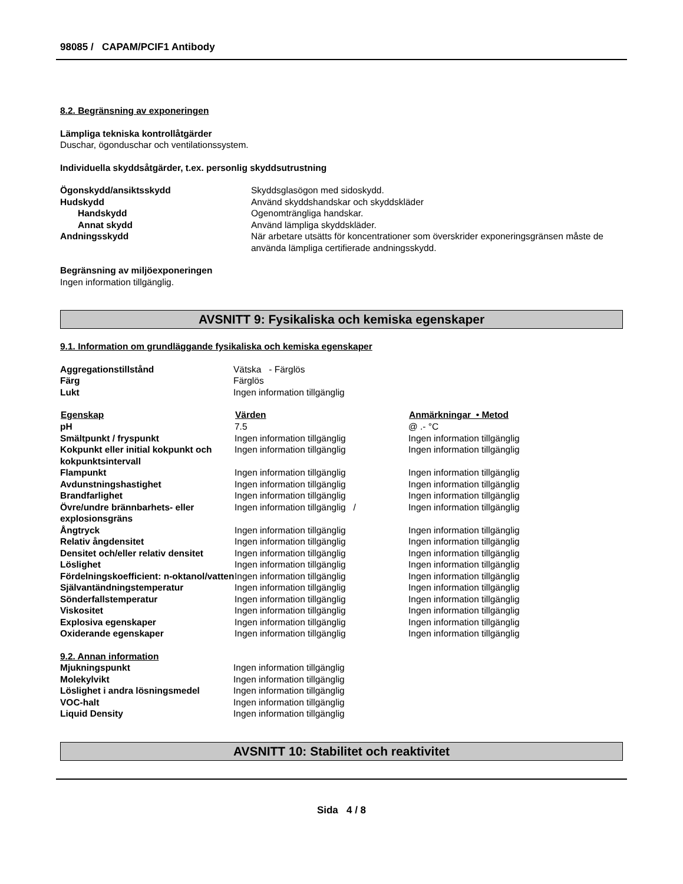98085 / CAPAM/PCIF1 Antibody
8.2. Begränsning av exponeringen
Lämpliga tekniska kontrollåtgärder
Duschar, ögonduschar och ventilationssystem.
Individuella skyddsåtgärder, t.ex. personlig skyddsutrustning
| Ögonskydd/ansiktsskydd | Skyddsglasögon med sidoskydd. |
| Hudskydd | Använd skyddshandskar och skyddskläder |
| Handskydd | Ogenomträngliga handskar. |
| Annat skydd | Använd lämpliga skyddskläder. |
| Andningsskydd | När arbetare utsätts för koncentrationer som överskrider exponeringsgränsen måste de använda lämpliga certifierade andningsskydd. |
Begränsning av miljöexponeringen
Ingen information tillgänglig.
AVSNITT 9: Fysikaliska och kemiska egenskaper
9.1. Information om grundläggande fysikaliska och kemiska egenskaper
| Aggregationstillstånd | Vätska - Färglös |
| Färg | Färglös |
| Lukt | Ingen information tillgänglig |
| Egenskap | Värden | Anmärkningar • Metod |
| --- | --- | --- |
| pH | 7.5 | @ .- °C |
| Smältpunkt / fryspunkt | Ingen information tillgänglig | Ingen information tillgänglig |
| Kokpunkt eller initial kokpunkt och kokpunktsintervall | Ingen information tillgänglig | Ingen information tillgänglig |
| Flampunkt | Ingen information tillgänglig | Ingen information tillgänglig |
| Avdunstningshastighet | Ingen information tillgänglig | Ingen information tillgänglig |
| Brandfarlighet | Ingen information tillgänglig | Ingen information tillgänglig |
| Övre/undre brännbarhets- eller explosionsgräns | Ingen information tillgänglig / | Ingen information tillgänglig |
| Ångtryck | Ingen information tillgänglig | Ingen information tillgänglig |
| Relativ ångdensitet | Ingen information tillgänglig | Ingen information tillgänglig |
| Densitet och/eller relativ densitet | Ingen information tillgänglig | Ingen information tillgänglig |
| Löslighet | Ingen information tillgänglig | Ingen information tillgänglig |
| Fördelningskoefficient: n-oktanol/vatten | Ingen information tillgänglig | Ingen information tillgänglig |
| Självantändningstemperatur | Ingen information tillgänglig | Ingen information tillgänglig |
| Sönderfallstemperatur | Ingen information tillgänglig | Ingen information tillgänglig |
| Viskositet | Ingen information tillgänglig | Ingen information tillgänglig |
| Explosiva egenskaper | Ingen information tillgänglig | Ingen information tillgänglig |
| Oxiderande egenskaper | Ingen information tillgänglig | Ingen information tillgänglig |
9.2. Annan information
| Mjukningspunkt | Ingen information tillgänglig |
| Molekylvikt | Ingen information tillgänglig |
| Löslighet i andra lösningsmedel | Ingen information tillgänglig |
| VOC-halt | Ingen information tillgänglig |
| Liquid Density | Ingen information tillgänglig |
AVSNITT 10: Stabilitet och reaktivitet
Sida 4 / 8